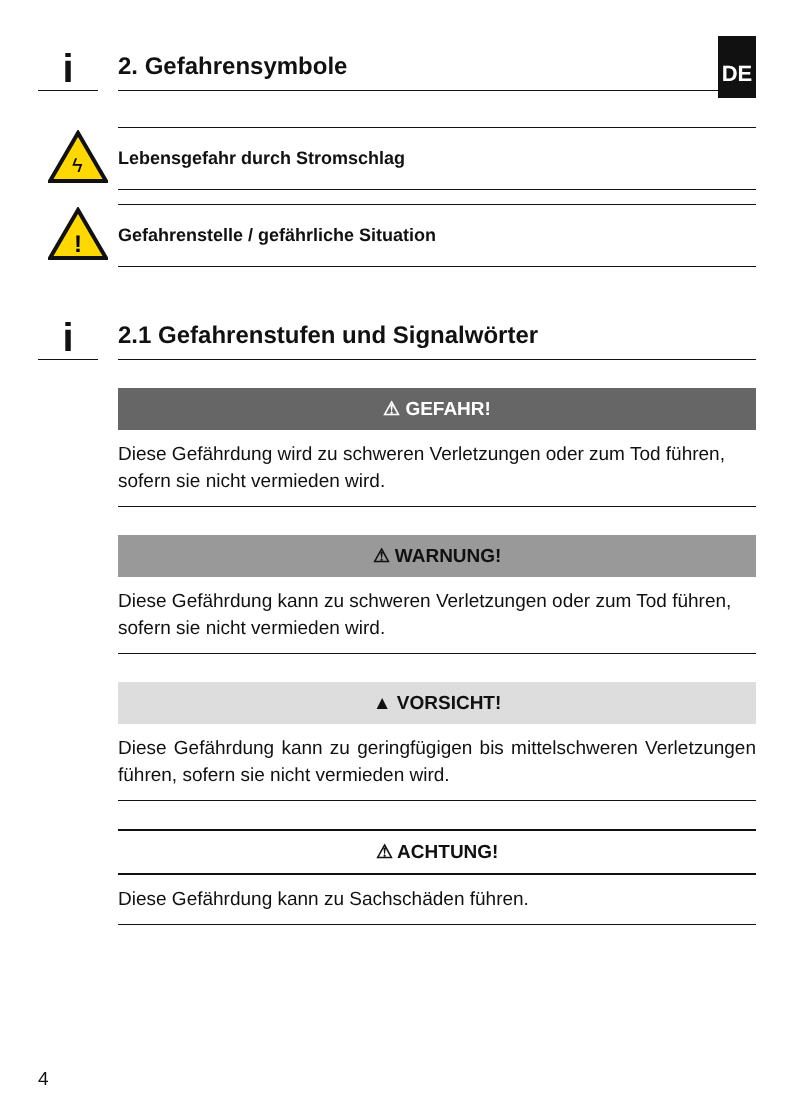DE
i
2. Gefahrensymbole
ϟ
Lebensgefahr durch Stromschlag
!
Gefahrenstelle / gefährliche Situation
i
2.1 Gefahrenstufen und Signalwörter
⚠ GEFAHR!
Diese Gefährdung wird zu schweren Verletzungen oder zum Tod führen, sofern sie nicht vermieden wird.
⚠ WARNUNG!
Diese Gefährdung kann zu schweren Verletzungen oder zum Tod führen, sofern sie nicht vermieden wird.
▲ VORSICHT!
Diese Gefährdung kann zu geringfügigen bis mittelschweren Verletzungen führen, sofern sie nicht vermieden wird.
⚠ ACHTUNG!
Diese Gefährdung kann zu Sachschäden führen.
4